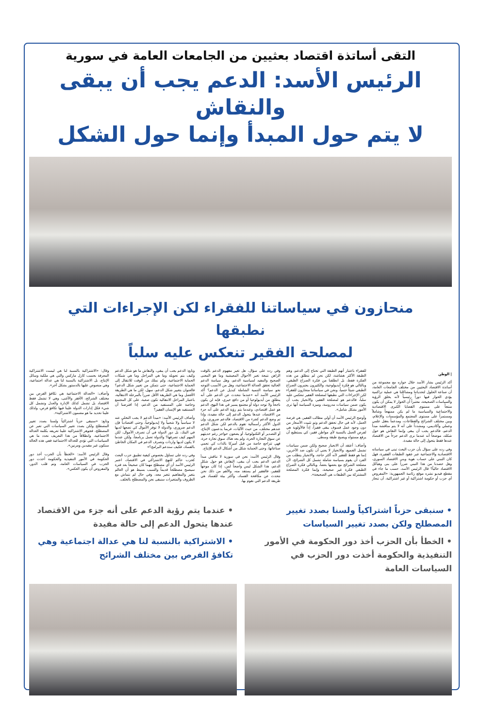التقى أساتذة اقتصاد بعثيين من الجامعات العامة في سورية
الرئيس الأسد: الدعم يجب أن يبقى والنقاش
لا يتم حول المبدأ وإنما حول الشكل
منحازون في سياساتنا للفقراء لكن الإجراءات التي نطبقها
لمصلحة الفقير تنعكس عليه سلباً
| الوطن
أكد الرئيس بشار الأسد خلال حواره مع مجموعة من أساتذة الاقتصاد البعثيين من مختلف الجامعات العامة، أن صناعة الحلول لتحدياتنا ومشاكلنا هي عملية تراكمية يؤدي الحوار فيها دوراً رئيسياً لأنه يخلق الرؤية والسياسات الصحيحة، معتبراً أن الحوار لا يمكن أن يكون منتجاً على مستوى القضايا الكبرى الاقتصادية والاجتماعية والسياسية ما لم يكن ممنهجاً وشاملاً ومستمراً على مستوى المجتمع والمؤسسات والإعلام، وبين مختلف الشرائح والقطاعات، ومدعماً بعقل علمي وعملي وأكاديمي، ومشدداً على أنه لا يتم مناقشة مبدأ الدعم، فالدعم يجب أن يبقى وإنما النقاش هو حول شكله، موضحاً أنه عندما نرى الدعم جزءاً من الاقتصاد عندها فقط يتحول إلى حالة مفيدة.
وفي رده على سؤال بأن حزب البعث تبنى في سياساته الاقتصادية والاجتماعية عبر عقود الطبقات الفقيرة، فهل كان التبني على حساب هوية وبنى الاقتصاد السوري، وهل حصدنا من هذا التبني ضرراً على بنى وهياكل الاقتصاد حالياً؟ قال الرئيس الأسد، حسب ما جاء في مقطع فيديو نشره موقع رئاسة الجمهورية: «المفروض أي حزب أو حكومة اشتراكية أو غير اشتراكية، أن تنحاز للفقراء باعتبار أنهم الطبقة التي تحتاج إلى الدعم، وهم الطبقة الأكثر هشاشة، لكن نحن لم ننطلق من هذه الفكرة فقط، بل انطلقنا من فكرة الصراع الطبقي، وبالتالي هو فكرة أيديولوجية، والكثيرون يعتبرون الصراع الطبقي شيئاً حتمياً، ونحن في سياساتنا منحازون للفقراء لكن الإجراءات التي نطبقها لمصلحة الفقير تنعكس عليه سلباً، فالدعم هو لمصلحة الفقير، والانحياز يجب أن يكون ضمن سياسات مدروسة، وميزة السياسة أنها ترى الأمور بشكل شامل».
وأوضح الرئيس الأسد أن أولى مطالب الفقير، هي فرصة العمل، لأنه في حال تحقق الدعم وتم تثبيت الأسعار من دون وجود عمل فسوف يبقى فقيراً، إذاً فالأولوية هي لفرص العمل بالنسبة لأي مواطن فقير، كي يستطيع أن يرفع مستواه ويصبح طبقة وسطى.
وأضاف: أعتقد أن الانحياز صحيح ولكن ضمن سياسات تشمل الجميع، والانحياز لا يعني أن نكون ضد الآخرين، إنما هو فقط للفقير لأنه أكثر حاجة، والانحياز يتطلب من الفرد أن يقوم بسياسة شاملة تشمل كل الشرائح، لأن مصلحة الشرائح مع بعضها بعضاً، وبالتالي فكرة الصراع الطبقي فكرة غير صحيحة، وإنما فكرة المصلحة المشتركة بين الطبقات هي الصحيحة».
وفي رده على سؤال، هل تغير مفهوم الدعم بالوقت الراهن نتيجة تغير الأحوال المعيشية وما هو المعنى الصحيح والمفيد لسياسية الدعم، وهل سياسة الدعم الحالية تحقق العدالة الاجتماعية، وهل من الأنسب التوجه نحو سياسة التنمية الشاملة كبديل عن الدعم؟ أكد الرئيس الأسد أنه «عندما نتحدث عن الدعم على أنه ينطلق من أيديولوجيا أو من دافع خيري، فإنه لن يكون ناجحاً ولا توجد دولة أو مجتمع يسير في هذا النهج، الدعم هو عمل اقتصادي، وعندما يتم رؤية الدعم على أنه جزء من الاقتصاد، عندها يتحول الدعم إلى حالة مفيدة، وإذا تم وضع الدعم كجزء من الاقتصاد، فالدعم ضروري، وإن الدول الأكثر رأسمالية تقوم بالدعم لكن شكل الدعم عندهم مختلف، من حيث الآليات، فربما يدعمون الإنتاج، أو التصدير أو التكنولوجيا، أو يضعون حواجز رغم حديثهم عن سوق التجارة الحرة، ولم يعد هناك سوق تجارة حرة، فهي تتراجع خاصة من قبل أميركا بالذات كي تحمي صناعاتها، وحتى الحماية شكل من أشكال الدعم للإنتاج.
وقال الرئيس الأسد: نحن في سورية لا نناقش مبدأ الدعم، الدعم يجب أن يبقى، النقاش هو حول شكل الدعم، هذا الشكل ليس واضحاً لمن، إذا كان موجهاً للفقير، فالفقير لم يستفد منه، والأهم من ذلك نحن نتحدث عن مكافحة الفساد، وأكثر بيئة للفساد هي طريقة الدعم التي نقوم بها.
وتابع: الدعم يجب أن يبقى، والنقاش ما هو شكل الدعم وكيف يتم تحويله وما هي المراحل وما هي شبكات الحماية الاجتماعية، وكم نملك من الوقت للانتقال إلى الحماية الاجتماعية، حتى نتمكن من تغيير شكل الدعم؟ فالعنوان بتغيير شكل الدعم، سهل، لكن ما هي الطريقة الأفضل وما هي الطريقة الأقل ضرراً بالمرحلة الانتقالية، باعتبار المراحل الانتقالية تكون صعبة، على كل المجتمع وخاصة على المستفيد من الدعم، إذا افترضنا أن المستفيد هو الإنسان الفقير؟
وأضاف الرئيس الأسد: «مبدأ الدعم لا يجب التخلي عنه لا سياسياً ولا شعبياً ولا إيديولوجياً، وحتى اقتصادياً فإن الدعم ضروري، والدولة لا توفر الأموال كي تضعها لديها في البنك، بل دور الدولة في أن تصرف الأموال، لكن المهم كيف تصرفها؟ والدولة تعمل برنامجاً، ولكن عندما لا يكون لديها واردات وتصرف الدعم في المكان الخاطئ بالفساد، فكيف ستدعم البرامج؟»
وفي رده على تساؤل بخصوص كيفية تطبيق حزب البعث كحزب حاكم للنهج الاشتراكي في الاقتصاد، اعتبر الرئيس الأسد أن أي مصطلح مهما كان صحيحاً بعد فترة سيصبح مصطلحاً قديماً والسبب بسيط هو أن العالم يتغير والمفاهيم تتغير معه، وفي حال لم نتماش مع الظروف والمتغيرات سنبقى نحن والمصطلح بالخلف.
وقال: «الاشتراكية بالنسبة لنا هي ليست الاشتراكية المعرفة بحسب كارل ماركس والتي هي ملكية وسائل الإنتاج، بل الاشتراكية بالنسبة لنا هي عدالة اجتماعية، وهي منصوص عليها بالدستور بشكل آخر».
وأضاف: «العدالة الاجتماعية هي تكافؤ الفرص بين مختلف الشرائح، الأفقر والأغنى، وهي لا تشمل فقط الاقتصاد بل تشمل كذلك الإدارة والعدل وتشمل كل شيء فكل إدارات الدولة علينا فيها تكافؤ فرص، ولذلك علينا تحديد ما هو مضمون الاشتراكية».
وتابع: «سنبقى حزباً اشتراكياً ولسنا بصدد تغيير المصطلح ولكن بصدد تغيير السياسات التي تعبر عن المصطلح، فجوهر الاشتراكية علينا تعريفه بكلمة العدالة الاجتماعية، وانطلاقاً من هذا التعريف نحدد ما هي السياسات التي تؤدي للعدالة الاجتماعية ففي هذه الحالة سنكون غير مقيدين ومرنين».
وقال الرئيس الأسد: «الخطأ بأن الحزب أخذ دور الحكومة في الأمور التنفيذية والحكومة أخذت دور الحزب في السياسات العامة، وتم قلب الدور، والمفروض أن يكون العكس».
• سنبقى حزباً اشتراكياً ولسنا بصدد تغيير المصطلح ولكن بصدد تغيير السياسات
• عندما يتم رؤية الدعم على أنه جزء من الاقتصاد عندها يتحول الدعم إلى حالة مفيدة
• الخطأ بأن الحزب أخذ دور الحكومة في الأمور التنفيذية والحكومة أخذت دور الحزب في السياسات العامة
• الاشتراكية بالنسبة لنا هي عدالة اجتماعية وهي تكافؤ الفرص بين مختلف الشرائح